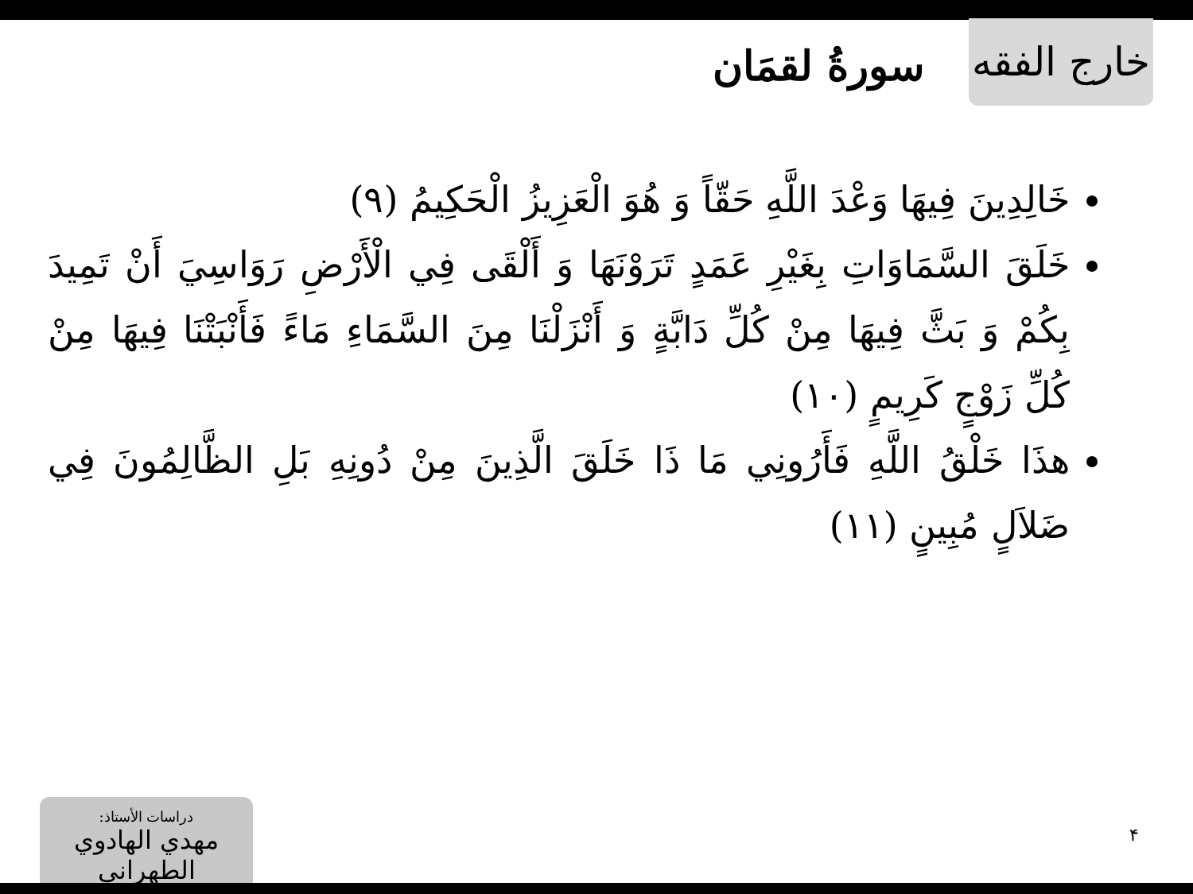خارج الفقه
سورةُ لقمَان
خَالِدِينَ فِيهَا وَعْدَ اللَّهِ حَقّاً وَ هُوَ الْعَزِيزُ الْحَكِيمُ (٩)
خَلَقَ السَّمَاوَاتِ بِغَيْرِ عَمَدٍ تَرَوْنَهَا وَ أَلْقَى فِي الْأَرْضِ رَوَاسِيَ أَنْ تَمِيدَ بِكُمْ وَ بَثَّ فِيهَا مِنْ كُلِّ دَابَّةٍ وَ أَنْزَلْنَا مِنَ السَّمَاءِ مَاءً فَأَنْبَتْنَا فِيهَا مِنْ كُلِّ زَوْجٍ كَرِيمٍ (١٠)
هذَا خَلْقُ اللَّهِ فَأَرُونِي مَا ذَا خَلَقَ الَّذِينَ مِنْ دُونِهِ بَلِ الظَّالِمُونَ فِي ضَلاَلٍ مُبِينٍ (١١)
۴
دراسات الأستاذ:
مهدي الهادوي الطهراني